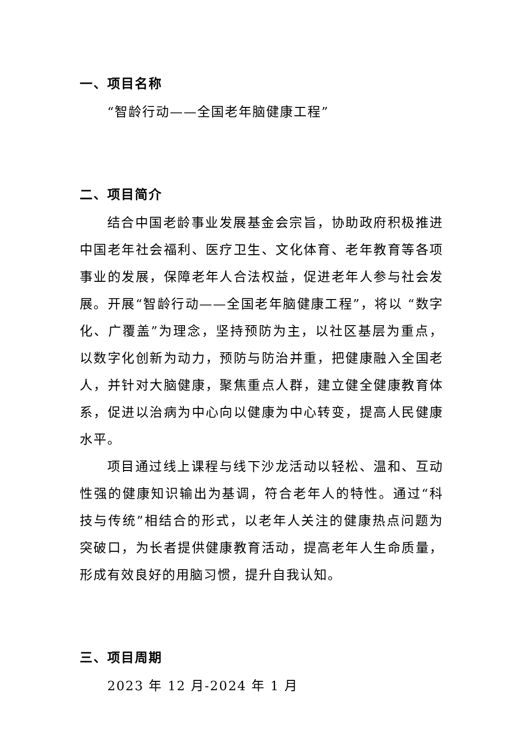一、项目名称
“智龄行动——全国老年脑健康工程”
二、项目简介
结合中国老龄事业发展基金会宗旨，协助政府积极推进中国老年社会福利、医疗卫生、文化体育、老年教育等各项事业的发展，保障老年人合法权益，促进老年人参与社会发展。开展“智龄行动——全国老年脑健康工程”，将以 “数字化、广覆盖”为理念，坚持预防为主，以社区基层为重点，以数字化创新为动力，预防与防治并重，把健康融入全国老人，并针对大脑健康，聚焦重点人群，建立健全健康教育体系，促进以治病为中心向以健康为中心转变，提高人民健康水平。
项目通过线上课程与线下沙龙活动以轻松、温和、互动性强的健康知识输出为基调，符合老年人的特性。通过“科技与传统”相结合的形式，以老年人关注的健康热点问题为突破口，为长者提供健康教育活动，提高老年人生命质量，形成有效良好的用脑习惯，提升自我认知。
三、项目周期
2023 年 12 月-2024 年 1 月